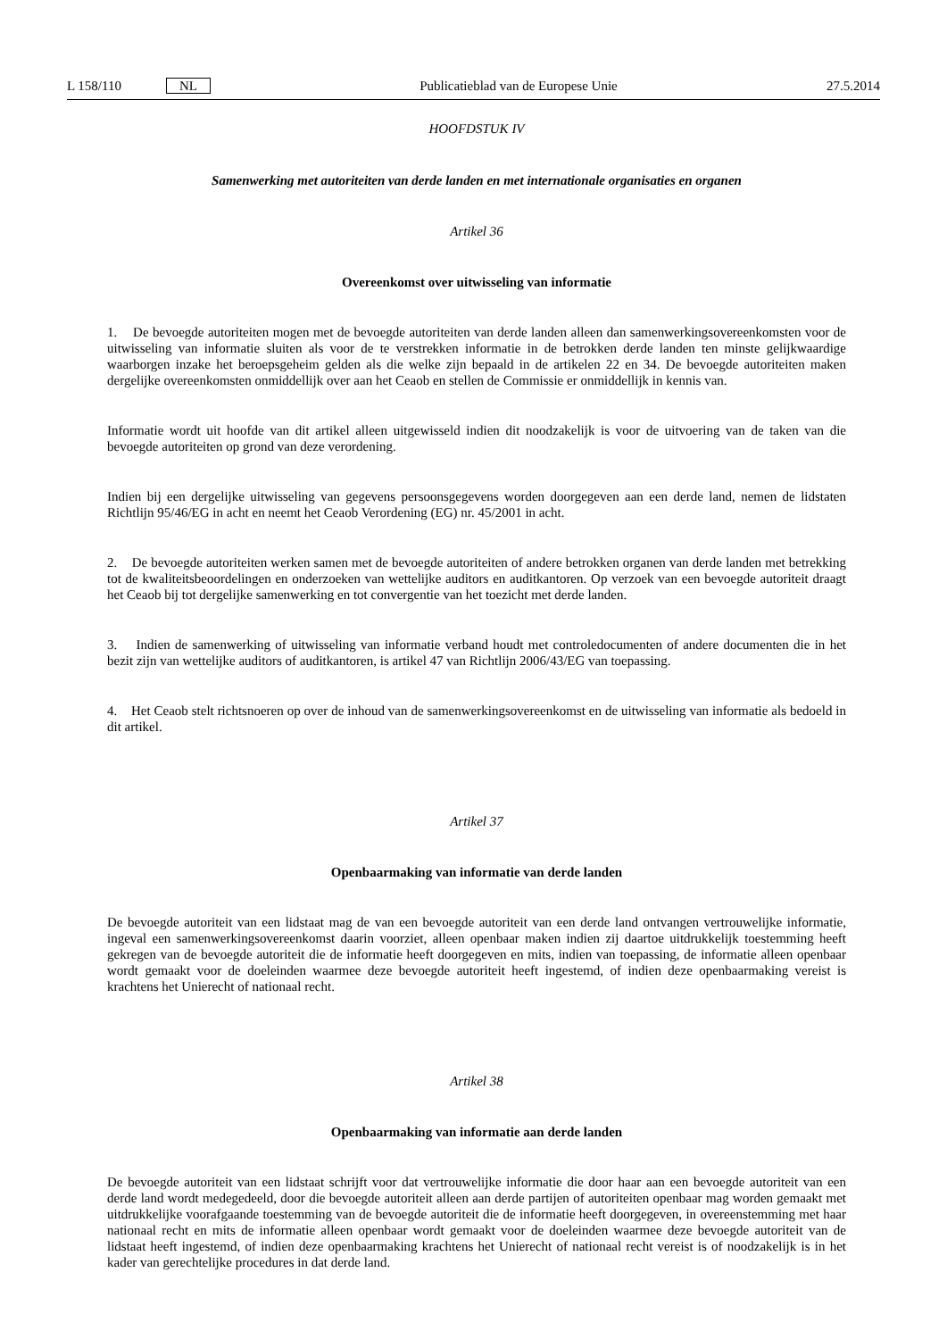L 158/110 NL Publicatieblad van de Europese Unie 27.5.2014
HOOFDSTUK IV
Samenwerking met autoriteiten van derde landen en met internationale organisaties en organen
Artikel 36
Overeenkomst over uitwisseling van informatie
1. De bevoegde autoriteiten mogen met de bevoegde autoriteiten van derde landen alleen dan samenwerkingsovereen­komsten voor de uitwisseling van informatie sluiten als voor de te verstrekken informatie in de betrokken derde landen ten minste gelijkwaardige waarborgen inzake het beroepsgeheim gelden als die welke zijn bepaald in de artikelen 22 en 34. De bevoegde autoriteiten maken dergelijke overeenkomsten onmiddellijk over aan het Ceaob en stellen de Commissie er onmiddellijk in kennis van.
Informatie wordt uit hoofde van dit artikel alleen uitgewisseld indien dit noodzakelijk is voor de uitvoering van de taken van die bevoegde autoriteiten op grond van deze verordening.
Indien bij een dergelijke uitwisseling van gegevens persoonsgegevens worden doorgegeven aan een derde land, nemen de lidstaten Richtlijn 95/46/EG in acht en neemt het Ceaob Verordening (EG) nr. 45/2001 in acht.
2. De bevoegde autoriteiten werken samen met de bevoegde autoriteiten of andere betrokken organen van derde landen met betrekking tot de kwaliteitsbeoordelingen en onderzoeken van wettelijke auditors en auditkantoren. Op verzoek van een bevoegde autoriteit draagt het Ceaob bij tot dergelijke samenwerking en tot convergentie van het toezicht met derde landen.
3. Indien de samenwerking of uitwisseling van informatie verband houdt met controledocumenten of andere docu­menten die in het bezit zijn van wettelijke auditors of auditkantoren, is artikel 47 van Richtlijn 2006/43/EG van toepas­sing.
4. Het Ceaob stelt richtsnoeren op over de inhoud van de samenwerkingsovereenkomst en de uitwisseling van infor­matie als bedoeld in dit artikel.
Artikel 37
Openbaarmaking van informatie van derde landen
De bevoegde autoriteit van een lidstaat mag de van een bevoegde autoriteit van een derde land ontvangen vertrouwelijke informatie, ingeval een samenwerkingsovereenkomst daarin voorziet, alleen openbaar maken indien zij daartoe uitdruk­kelijk toestemming heeft gekregen van de bevoegde autoriteit die de informatie heeft doorgegeven en mits, indien van toepassing, de informatie alleen openbaar wordt gemaakt voor de doeleinden waarmee deze bevoegde autoriteit heeft ingestemd, of indien deze openbaarmaking vereist is krachtens het Unierecht of nationaal recht.
Artikel 38
Openbaarmaking van informatie aan derde landen
De bevoegde autoriteit van een lidstaat schrijft voor dat vertrouwelijke informatie die door haar aan een bevoegde autori­teit van een derde land wordt medegedeeld, door die bevoegde autoriteit alleen aan derde partijen of autoriteiten open­baar mag worden gemaakt met uitdrukkelijke voorafgaande toestemming van de bevoegde autoriteit die de informatie heeft doorgegeven, in overeenstemming met haar nationaal recht en mits de informatie alleen openbaar wordt gemaakt voor de doeleinden waarmee deze bevoegde autoriteit van de lidstaat heeft ingestemd, of indien deze openbaarmaking krachtens het Unierecht of nationaal recht vereist is of noodzakelijk is in het kader van gerechtelijke procedures in dat derde land.